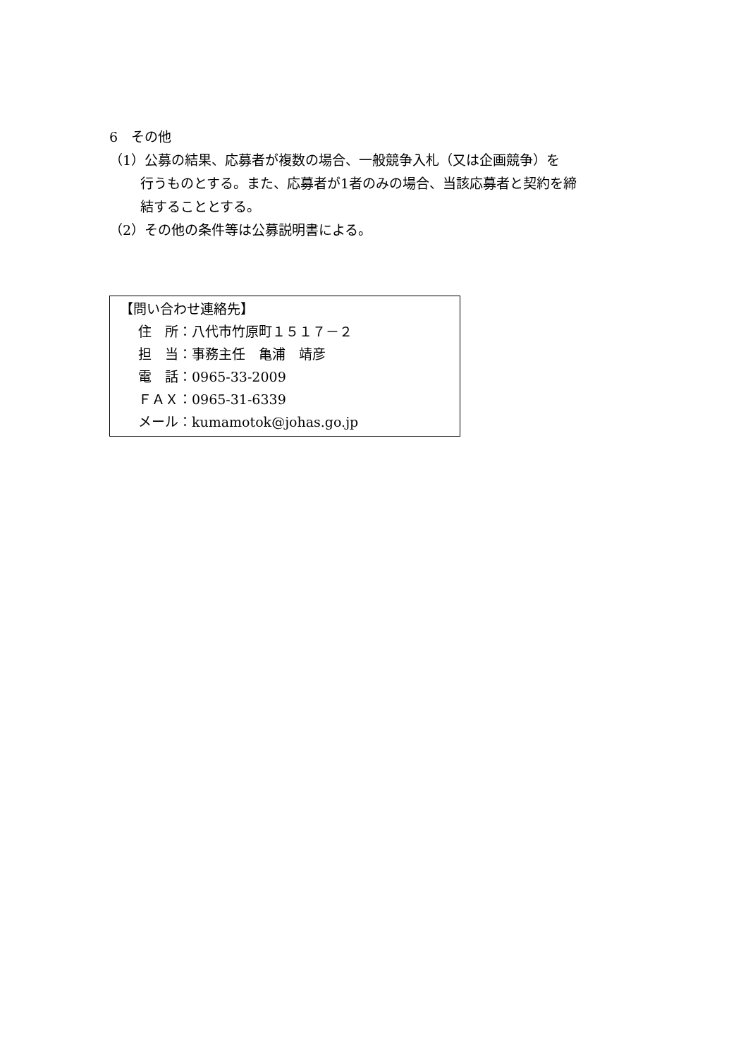6　その他
（1）公募の結果、応募者が複数の場合、一般競争入札（又は企画競争）を
行うものとする。また、応募者が1者のみの場合、当該応募者と契約を締
結することとする。
（2）その他の条件等は公募説明書による。
【問い合わせ連絡先】
住　所：八代市竹原町１５１７－２
担　当：事務主任　亀浦　靖彦
電　話：0965-33-2009
ＦＡＸ：0965-31-6339
メール：kumamotok@johas.go.jp